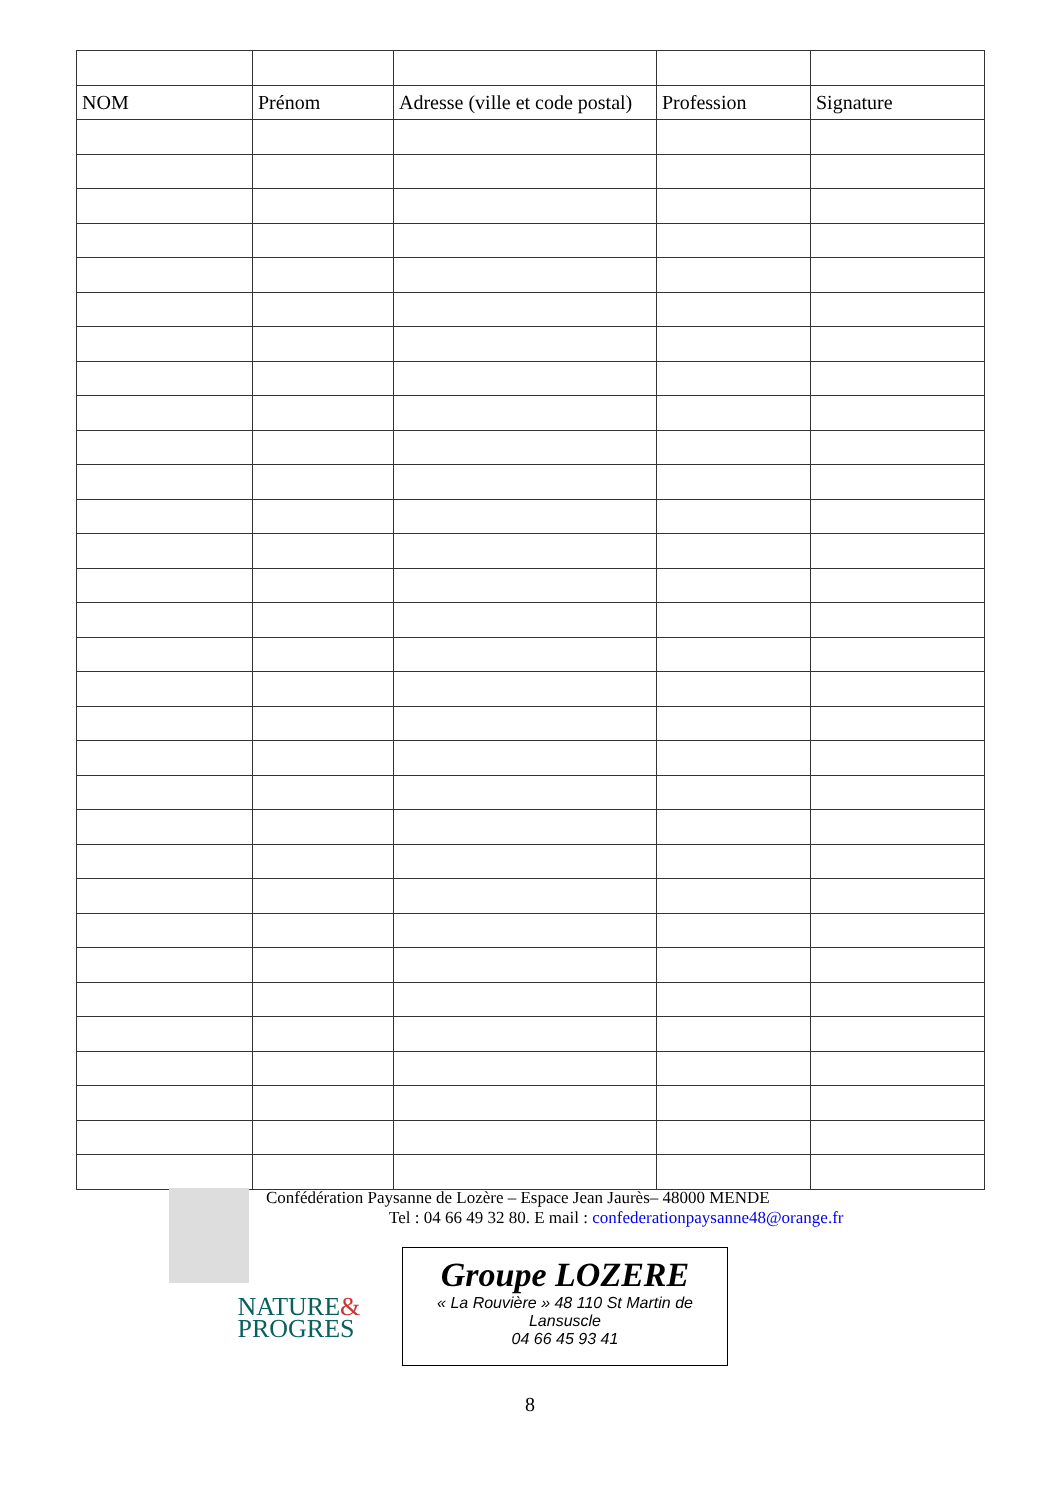| NOM | Prénom | Adresse (ville et code postal) | Profession | Signature |
| --- | --- | --- | --- | --- |
Confédération Paysanne de Lozère – Espace Jean Jaurès– 48000 MENDE
Tel : 04 66 49 32 80. E mail : confederationpaysanne48@orange.fr
NATURE&
PROGRES
Groupe LOZERE
« La Rouvière » 48 110 St Martin de
Lansuscle
04 66 45 93 41
8